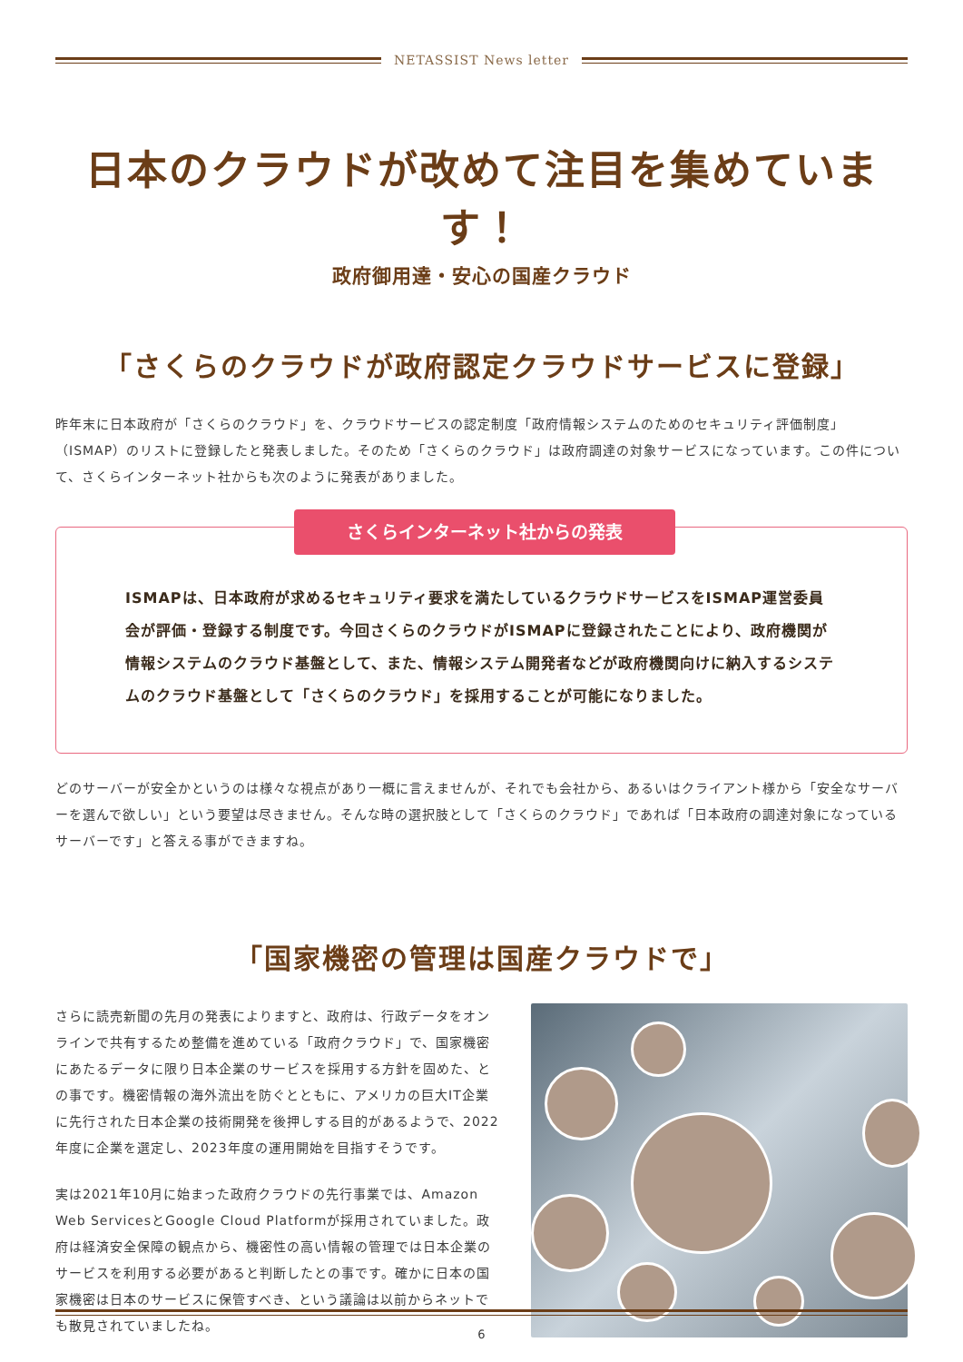NETASSIST News letter
日本のクラウドが改めて注目を集めています！
政府御用達・安心の国産クラウド
「さくらのクラウドが政府認定クラウドサービスに登録」
昨年末に日本政府が「さくらのクラウド」を、クラウドサービスの認定制度「政府情報システムのためのセキュリティ評価制度」（ISMAP）のリストに登録したと発表しました。そのため「さくらのクラウド」は政府調達の対象サービスになっています。この件について、さくらインターネット社からも次のように発表がありました。
さくらインターネット社からの発表
ISMAPは、日本政府が求めるセキュリティ要求を満たしているクラウドサービスをISMAP運営委員会が評価・登録する制度です。今回さくらのクラウドがISMAPに登録されたことにより、政府機関が情報システムのクラウド基盤として、また、情報システム開発者などが政府機関向けに納入するシステムのクラウド基盤として「さくらのクラウド」を採用することが可能になりました。
どのサーバーが安全かというのは様々な視点があり一概に言えませんが、それでも会社から、あるいはクライアント様から「安全なサーバーを選んで欲しい」という要望は尽きません。そんな時の選択肢として「さくらのクラウド」であれば「日本政府の調達対象になっているサーバーです」と答える事ができますね。
「国家機密の管理は国産クラウドで」
さらに読売新聞の先月の発表によりますと、政府は、行政データをオンラインで共有するため整備を進めている「政府クラウド」で、国家機密にあたるデータに限り日本企業のサービスを採用する方針を固めた、との事です。機密情報の海外流出を防ぐとともに、アメリカの巨大IT企業に先行された日本企業の技術開発を後押しする目的があるようで、2022年度に企業を選定し、2023年度の運用開始を目指すそうです。
実は2021年10月に始まった政府クラウドの先行事業では、Amazon Web ServicesとGoogle Cloud Platformが採用されていました。政府は経済安全保障の観点から、機密性の高い情報の管理では日本企業のサービスを利用する必要があると判断したとの事です。確かに日本の国家機密は日本のサービスに保管すべき、という議論は以前からネットでも散見されていましたね。
6